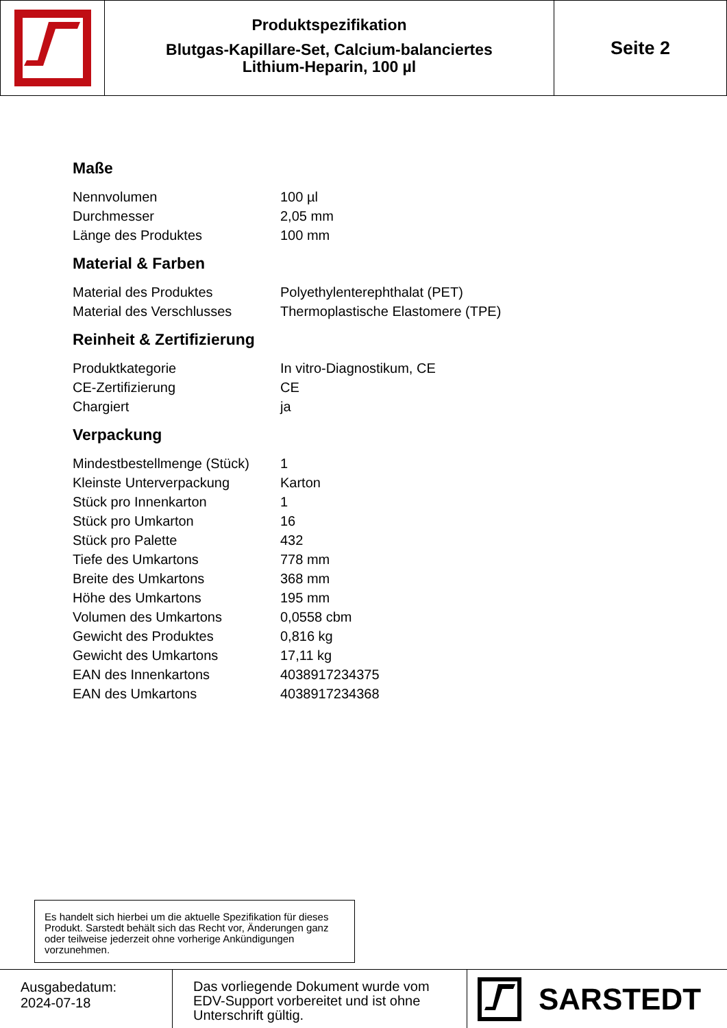Produktspezifikation
Blutgas-Kapillare-Set, Calcium-balanciertes
Lithium-Heparin, 100 µl
Seite 2
Maße
| Nennvolumen | 100 µl |
| Durchmesser | 2,05 mm |
| Länge des Produktes | 100 mm |
Material & Farben
| Material des Produktes | Polyethylenterephthalat (PET) |
| Material des Verschlusses | Thermoplastische Elastomere (TPE) |
Reinheit & Zertifizierung
| Produktkategorie | In vitro-Diagnostikum, CE |
| CE-Zertifizierung | CE |
| Chargiert | ja |
Verpackung
| Mindestbestellmenge (Stück) | 1 |
| Kleinste Unterverpackung | Karton |
| Stück pro Innenkarton | 1 |
| Stück pro Umkarton | 16 |
| Stück pro Palette | 432 |
| Tiefe des Umkartons | 778 mm |
| Breite des Umkartons | 368 mm |
| Höhe des Umkartons | 195 mm |
| Volumen des Umkartons | 0,0558 cbm |
| Gewicht des Produktes | 0,816 kg |
| Gewicht des Umkartons | 17,11 kg |
| EAN des Innenkartons | 4038917234375 |
| EAN des Umkartons | 4038917234368 |
Es handelt sich hierbei um die aktuelle Spezifikation für dieses Produkt. Sarstedt behält sich das Recht vor, Änderungen ganz oder teilweise jederzeit ohne vorherige Ankündigungen vorzunehmen.
Ausgabedatum:
2024-07-18
Das vorliegende Dokument wurde vom EDV-Support vorbereitet und ist ohne Unterschrift gültig.
SARSTEDT